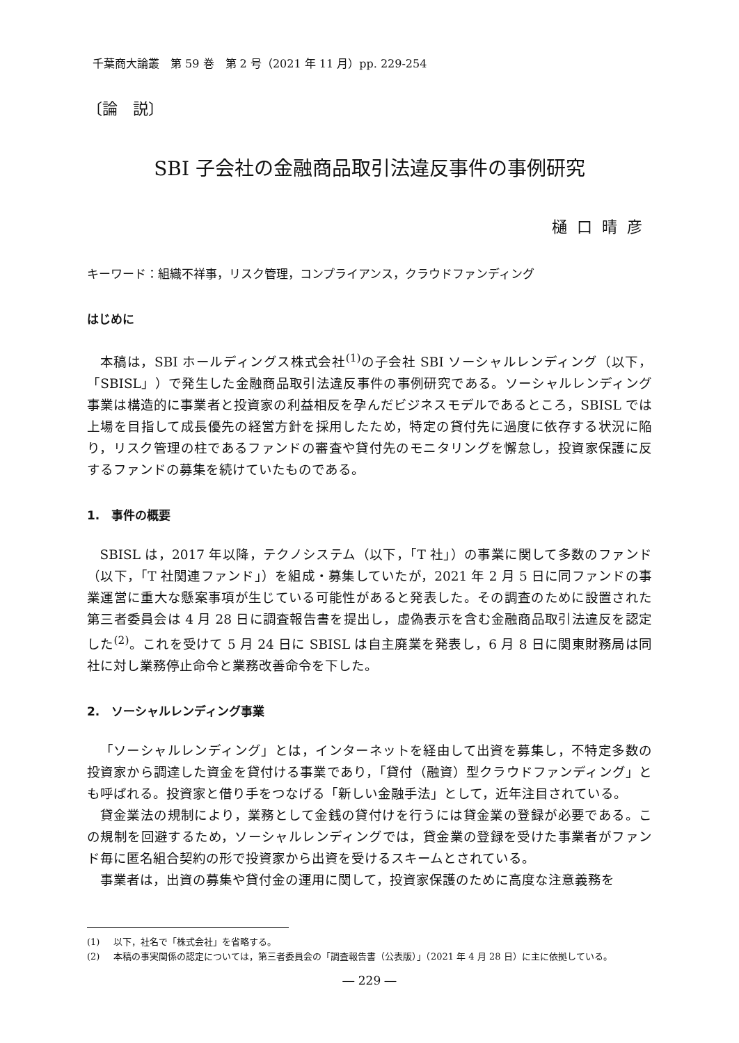千葉商大論叢　第 59 巻　第 2 号（2021 年 11 月）pp. 229-254
〔論　説〕
SBI 子会社の金融商品取引法違反事件の事例研究
樋口晴彦
キーワード：組織不祥事，リスク管理，コンプライアンス，クラウドファンディング
はじめに
本稿は，SBI ホールディングス株式会社<sup>(1)</sup>の子会社 SBI ソーシャルレンディング（以下，「SBISL」）で発生した金融商品取引法違反事件の事例研究である。ソーシャルレンディング事業は構造的に事業者と投資家の利益相反を孕んだビジネスモデルであるところ，SBISL では上場を目指して成長優先の経営方針を採用したため，特定の貸付先に過度に依存する状況に陥り，リスク管理の柱であるファンドの審査や貸付先のモニタリングを懈怠し，投資家保護に反するファンドの募集を続けていたものである。
1.　事件の概要
SBISL は，2017 年以降，テクノシステム（以下，「T 社」）の事業に関して多数のファンド（以下，「T 社関連ファンド」）を組成・募集していたが，2021 年 2 月 5 日に同ファンドの事業運営に重大な懸案事項が生じている可能性があると発表した。その調査のために設置された第三者委員会は 4 月 28 日に調査報告書を提出し，虚偽表示を含む金融商品取引法違反を認定した<sup>(2)</sup>。これを受けて 5 月 24 日に SBISL は自主廃業を発表し，6 月 8 日に関東財務局は同社に対し業務停止命令と業務改善命令を下した。
2.　ソーシャルレンディング事業
「ソーシャルレンディング」とは，インターネットを経由して出資を募集し，不特定多数の投資家から調達した資金を貸付ける事業であり，「貸付（融資）型クラウドファンディング」とも呼ばれる。投資家と借り手をつなげる「新しい金融手法」として，近年注目されている。
貸金業法の規制により，業務として金銭の貸付けを行うには貸金業の登録が必要である。この規制を回避するため，ソーシャルレンディングでは，貸金業の登録を受けた事業者がファンド毎に匿名組合契約の形で投資家から出資を受けるスキームとされている。
事業者は，出資の募集や貸付金の運用に関して，投資家保護のために高度な注意義務を
(1) 以下，社名で「株式会社」を省略する。
(2) 本稿の事実関係の認定については，第三者委員会の「調査報告書（公表版）」（2021 年 4 月 28 日）に主に依拠している。
― 229 ―